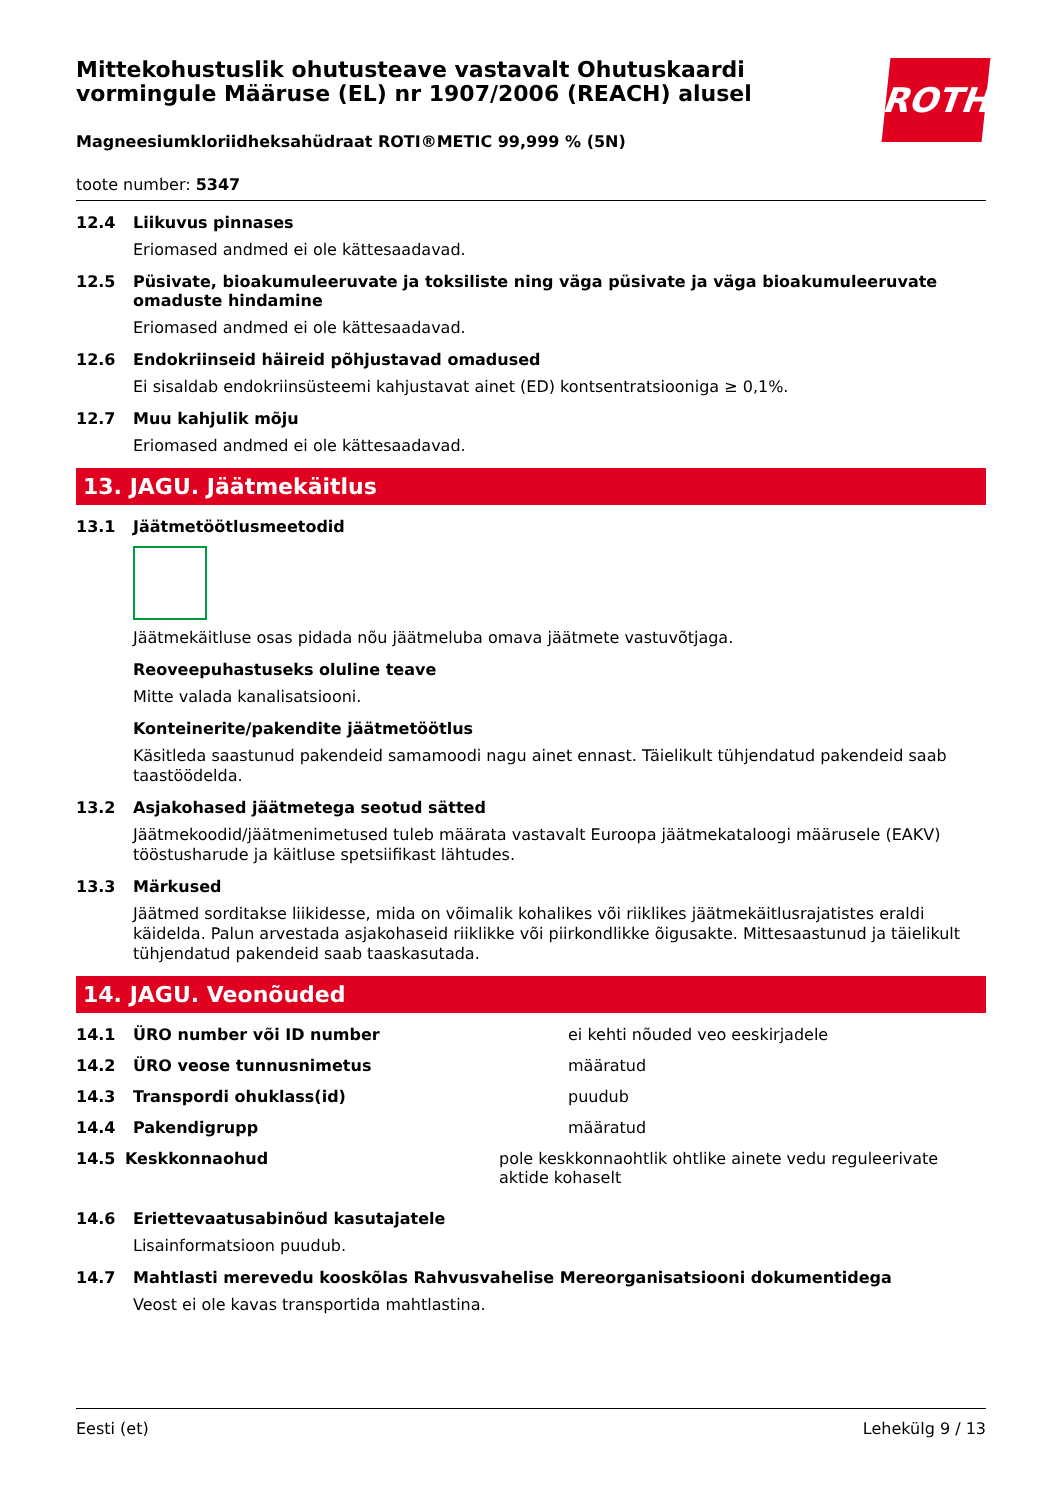ROTH
Mittekohustuslik ohutusteave vastavalt Ohutuskaardi vormingule Määruse (EL) nr 1907/2006 (REACH) alusel
Magneesiumkloriidheksahüdraat ROTI®METIC 99,999 % (5N)
toote number: 5347
12.4 Liikuvus pinnases
Eriomased andmed ei ole kättesaadavad.
12.5 Püsivate, bioakumuleeruvate ja toksiliste ning väga püsivate ja väga bioakumuleeruvate omaduste hindamine
Eriomased andmed ei ole kättesaadavad.
12.6 Endokriinseid häireid põhjustavad omadused
Ei sisaldab endokriinsüsteemi kahjustavat ainet (ED) kontsentratsiooniga ≥ 0,1%.
12.7 Muu kahjulik mõju
Eriomased andmed ei ole kättesaadavad.
13. JAGU. Jäätmekäitlus
13.1 Jäätmetöötlusmeetodid
Jäätmekäitluse osas pidada nõu jäätmeluba omava jäätmete vastuvõtjaga.
Reoveepuhastuseks oluline teave
Mitte valada kanalisatsiooni.
Konteinerite/pakendite jäätmetöötlus
Käsitleda saastunud pakendeid samamoodi nagu ainet ennast. Täielikult tühjendatud pakendeid saab taastöödelda.
13.2 Asjakohased jäätmetega seotud sätted
Jäätmekoodid/jäätmenimetused tuleb määrata vastavalt Euroopa jäätmekataloogi määrusele (EAKV) tööstusharude ja käitluse spetsiifikast lähtudes.
13.3 Märkused
Jäätmed sorditakse liikidesse, mida on võimalik kohalikes või riiklikes jäätmekäitlusrajatistes eraldi käidelda. Palun arvestada asjakohaseid riiklikke või piirkondlikke õigusakte. Mittesaastunud ja täielikult tühjendatud pakendeid saab taaskasutada.
14. JAGU. Veonõuded
14.1 ÜRO number või ID number ei kehti nõuded veo eeskirjadele
14.2 ÜRO veose tunnusnimetus määratud
14.3 Transpordi ohuklass(id) puudub
14.4 Pakendigrupp määratud
14.5 Keskkonnaohud pole keskkonnaohtlik ohtlike ainete vedu reguleerivate aktide kohaselt
14.6 Eriettevaatusabinõud kasutajatele
Lisainformatsioon puudub.
14.7 Mahtlasti merevedu kooskõlas Rahvusvahelise Mereorganisatsiooni dokumentidega
Veost ei ole kavas transportida mahtlastina.
Eesti (et) Lehekülg 9 / 13